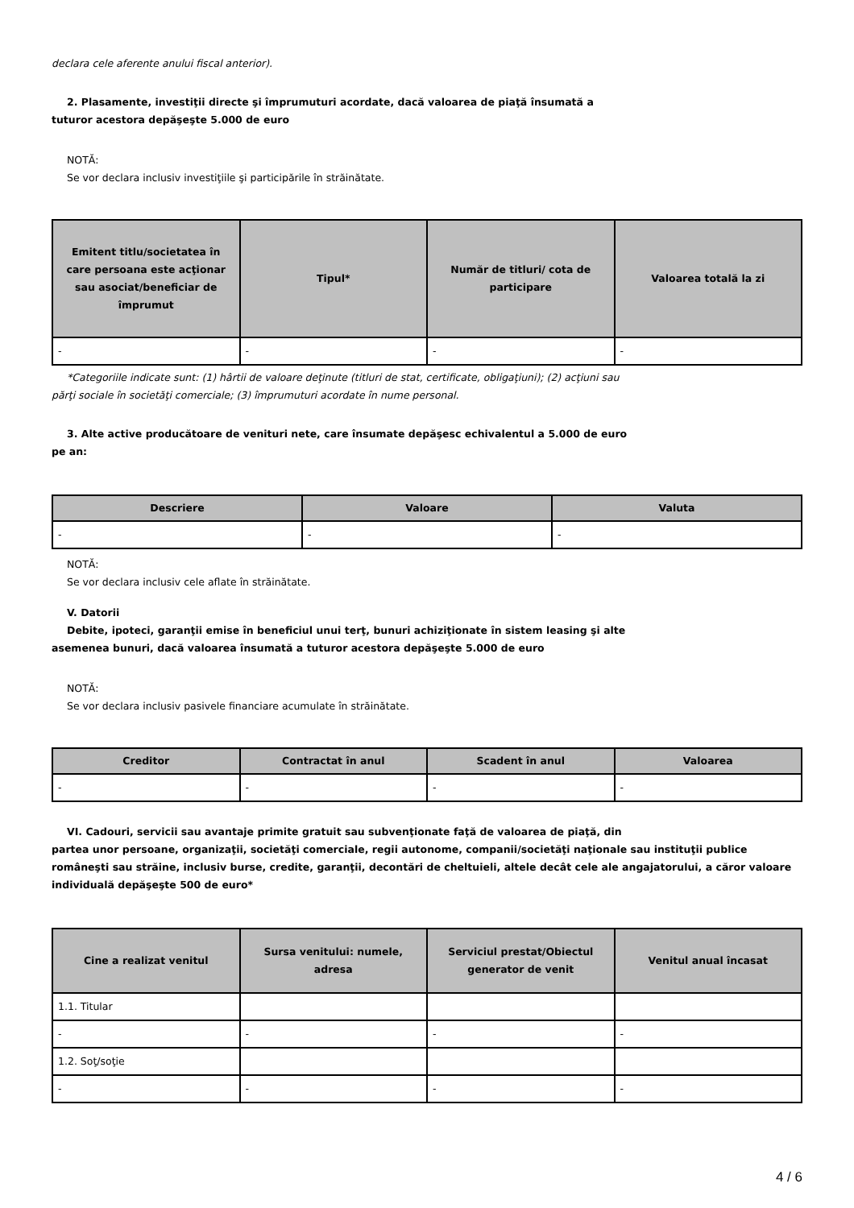declara cele aferente anului fiscal anterior).
2. Plasamente, investiţii directe şi împrumuturi acordate, dacă valoarea de piaţă însumată a
tuturor acestora depăşeşte 5.000 de euro
NOTĂ:
Se vor declara inclusiv investiţiile şi participările în străinătate.
| Emitent titlu/societatea în care persoana este acţionar sau asociat/beneficiar de împrumut | Tipul* | Număr de titluri/ cota de participare | Valoarea totală la zi |
| --- | --- | --- | --- |
| - | - | - | - |
*Categoriile indicate sunt: (1) hârtii de valoare deţinute (titluri de stat, certificate, obligaţiuni); (2) acţiuni sau
părţi sociale în societăţi comerciale; (3) împrumuturi acordate în nume personal.
3. Alte active producătoare de venituri nete, care însumate depăşesc echivalentul a 5.000 de euro
pe an:
| Descriere | Valoare | Valuta |
| --- | --- | --- |
| - | - | - |
NOTĂ:
Se vor declara inclusiv cele aflate în străinătate.
V. Datorii
Debite, ipoteci, garanţii emise în beneficiul unui terţ, bunuri achiziţionate în sistem leasing şi alte
asemenea bunuri, dacă valoarea însumată a tuturor acestora depăşeşte 5.000 de euro
NOTĂ:
Se vor declara inclusiv pasivele financiare acumulate în străinătate.
| Creditor | Contractat în anul | Scadent în anul | Valoarea |
| --- | --- | --- | --- |
| - | - | - | - |
VI. Cadouri, servicii sau avantaje primite gratuit sau subvenţionate faţă de valoarea de piaţă, din
partea unor persoane, organizaţii, societăţi comerciale, regii autonome, companii/societăţi naţionale sau instituţii publice româneşti sau străine, inclusiv burse, credite, garanţii, decontări de cheltuieli, altele decât cele ale angajatorului, a căror valoare individuală depăşeşte 500 de euro*
| Cine a realizat venitul | Sursa venitului: numele, adresa | Serviciul prestat/Obiectul generator de venit | Venitul anual încasat |
| --- | --- | --- | --- |
| 1.1. Titular | | | |
| - | - | - | - |
| 1.2. Soţ/soţie | | | |
| - | - | - | - |
4 / 6